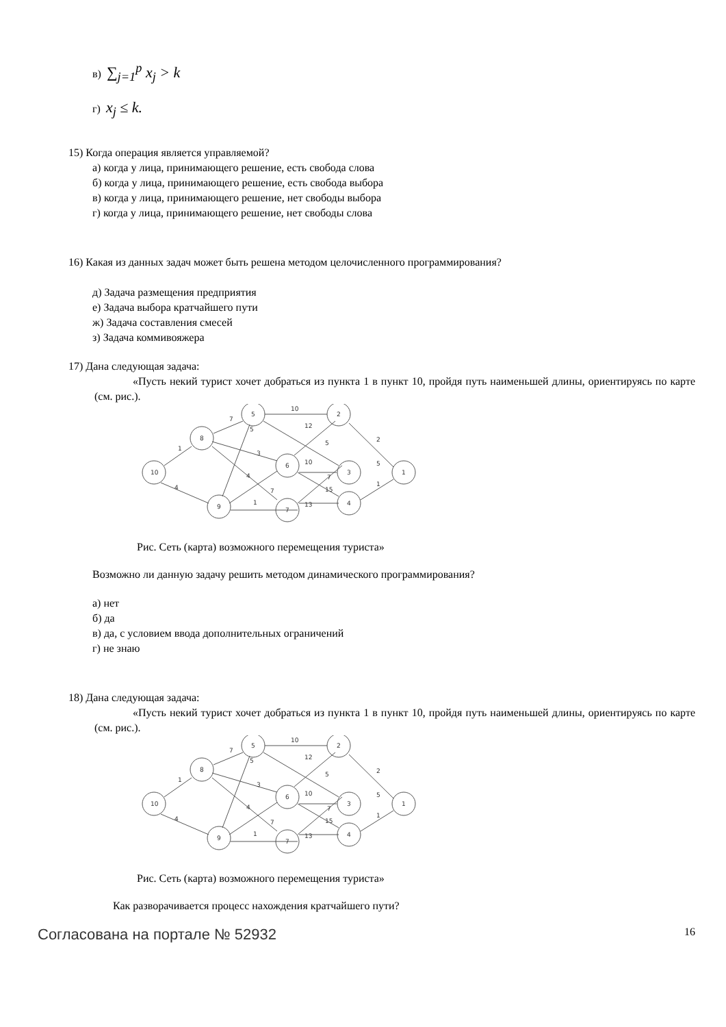в) ∑<sub>j=1</sub><sup>p</sup> x<sub>j</sub> > k
г) x<sub>j</sub> ≤ k.
15) Когда операция является управляемой?
а) когда у лица, принимающего решение, есть свобода слова
б) когда у лица, принимающего решение, есть свобода выбора
в) когда у лица, принимающего решение, нет свободы выбора
г) когда у лица, принимающего решение, нет свободы слова
16) Какая из данных задач может быть решена методом целочисленного программирования?
д) Задача размещения предприятия
е) Задача выбора кратчайшего пути
ж) Задача составления смесей
з) Задача коммивояжера
17) Дана следующая задача:
«Пусть некий турист хочет добраться из пункта 1 в пункт 10, пройдя путь наименьшей длины, ориентируясь по карте (см. рис.).
10
8
5
2
6
3
1
4
9
7
10
7
5
1
4
12
2
5
3
10
5
4
7
1
7
15
1
13
Рис. Сеть (карта) возможного перемещения туриста»
Возможно ли данную задачу решить методом динамического программирования?
а) нет
б) да
в) да, с условием ввода дополнительных ограничений
г) не знаю
18) Дана следующая задача:
«Пусть некий турист хочет добраться из пункта 1 в пункт 10, пройдя путь наименьшей длины, ориентируясь по карте (см. рис.).
10
8
5
2
6
3
1
4
9
7
10
7
5
1
4
12
2
5
3
10
5
4
7
1
7
15
1
13
Рис. Сеть (карта) возможного перемещения туриста»
Как разворачивается процесс нахождения кратчайшего пути?
Согласована на портале № 52932 16